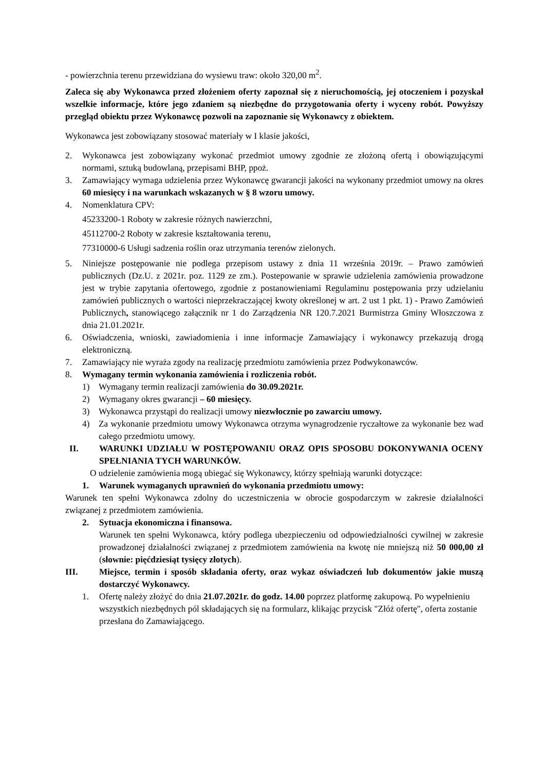- powierzchnia terenu przewidziana do wysiewu traw: około 320,00 m<sup>2</sup>.
Zaleca się aby Wykonawca przed złożeniem oferty zapoznał się z nieruchomością, jej otoczeniem i pozyskał wszelkie informacje, które jego zdaniem są niezbędne do przygotowania oferty i wyceny robót. Powyższy przegląd obiektu przez Wykonawcę pozwoli na zapoznanie się Wykonawcy z obiektem.
Wykonawca jest zobowiązany stosować materiały w I klasie jakości,
2. Wykonawca jest zobowiązany wykonać przedmiot umowy zgodnie ze złożoną ofertą i obowiązującymi normami, sztuką budowlaną, przepisami BHP, ppoż.
3. Zamawiający wymaga udzielenia przez Wykonawcę gwarancji jakości na wykonany przedmiot umowy na okres 60 miesięcy i na warunkach wskazanych w § 8 wzoru umowy.
4. Nomenklatura CPV:
45233200-1 Roboty w zakresie różnych nawierzchni,
45112700-2 Roboty w zakresie kształtowania terenu,
77310000-6 Usługi sadzenia roślin oraz utrzymania terenów zielonych.
5. Niniejsze postępowanie nie podlega przepisom ustawy z dnia 11 września 2019r. – Prawo zamówień publicznych (Dz.U. z 2021r. poz. 1129 ze zm.). Postepowanie w sprawie udzielenia zamówienia prowadzone jest w trybie zapytania ofertowego, zgodnie z postanowieniami Regulaminu postępowania przy udzielaniu zamówień publicznych o wartości nieprzekraczającej kwoty określonej w art. 2 ust 1 pkt. 1) - Prawo Zamówień Publicznych, stanowiącego załącznik nr 1 do Zarządzenia NR 120.7.2021 Burmistrza Gminy Włoszczowa z dnia 21.01.2021r.
6. Oświadczenia, wnioski, zawiadomienia i inne informacje Zamawiający i wykonawcy przekazują drogą elektroniczną.
7. Zamawiający nie wyraża zgody na realizację przedmiotu zamówienia przez Podwykonawców.
8. Wymagany termin wykonania zamówienia i rozliczenia robót.
1) Wymagany termin realizacji zamówienia do 30.09.2021r.
2) Wymagany okres gwarancji – 60 miesięcy.
3) Wykonawca przystąpi do realizacji umowy niezwłocznie po zawarciu umowy.
4) Za wykonanie przedmiotu umowy Wykonawca otrzyma wynagrodzenie ryczałtowe za wykonanie bez wad całego przedmiotu umowy.
II. WARUNKI UDZIAŁU W POSTĘPOWANIU ORAZ OPIS SPOSOBU DOKONYWANIA OCENY SPEŁNIANIA TYCH WARUNKÓW.
O udzielenie zamówienia mogą ubiegać się Wykonawcy, którzy spełniają warunki dotyczące:
1. Warunek wymaganych uprawnień do wykonania przedmiotu umowy:
Warunek ten spełni Wykonawca zdolny do uczestniczenia w obrocie gospodarczym w zakresie działalności związanej z przedmiotem zamówienia.
2. Sytuacja ekonomiczna i finansowa.
Warunek ten spełni Wykonawca, który podlega ubezpieczeniu od odpowiedzialności cywilnej w zakresie prowadzonej działalności związanej z przedmiotem zamówienia na kwotę nie mniejszą niż 50 000,00 zł (słownie: pięćdziesiąt tysięcy złotych).
III. Miejsce, termin i sposób składania oferty, oraz wykaz oświadczeń lub dokumentów jakie muszą dostarczyć Wykonawcy.
1. Ofertę należy złożyć do dnia 21.07.2021r. do godz. 14.00 poprzez platformę zakupową. Po wypełnieniu wszystkich niezbędnych pól składających się na formularz, klikając przycisk "Złóż ofertę", oferta zostanie przesłana do Zamawiającego.